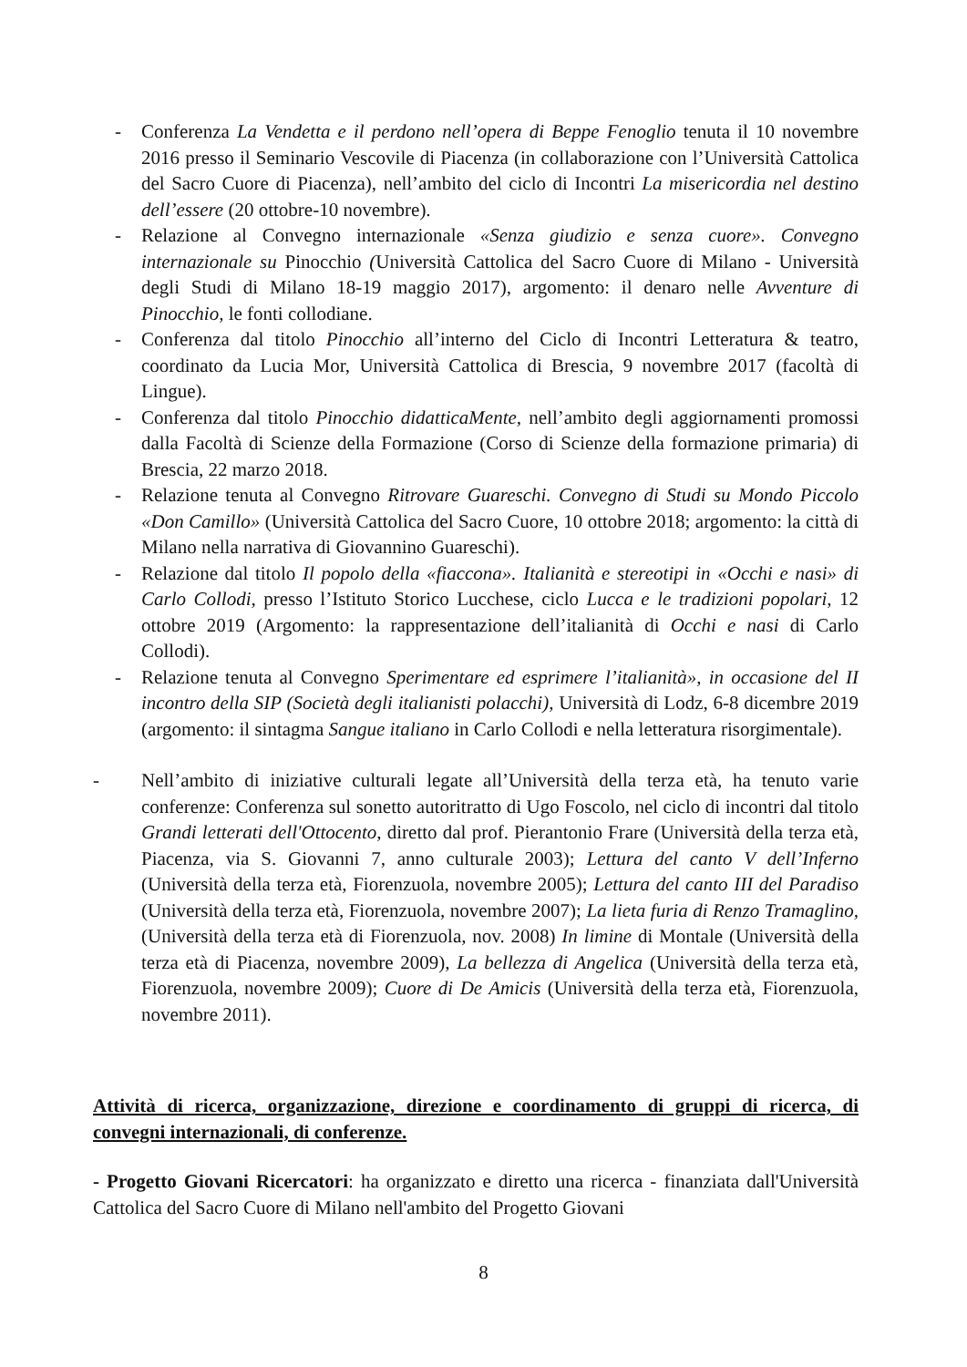- Conferenza La Vendetta e il perdono nell’opera di Beppe Fenoglio tenuta il 10 novembre 2016 presso il Seminario Vescovile di Piacenza (in collaborazione con l’Università Cattolica del Sacro Cuore di Piacenza), nell’ambito del ciclo di Incontri La misericordia nel destino dell’essere (20 ottobre-10 novembre).
- Relazione al Convegno internazionale «Senza giudizio e senza cuore». Convegno internazionale su Pinocchio (Università Cattolica del Sacro Cuore di Milano - Università degli Studi di Milano 18-19 maggio 2017), argomento: il denaro nelle Avventure di Pinocchio, le fonti collodiane.
- Conferenza dal titolo Pinocchio all’interno del Ciclo di Incontri Letteratura & teatro, coordinato da Lucia Mor, Università Cattolica di Brescia, 9 novembre 2017 (facoltà di Lingue).
- Conferenza dal titolo Pinocchio didatticaMente, nell’ambito degli aggiornamenti promossi dalla Facoltà di Scienze della Formazione (Corso di Scienze della formazione primaria) di Brescia, 22 marzo 2018.
- Relazione tenuta al Convegno Ritrovare Guareschi. Convegno di Studi su Mondo Piccolo «Don Camillo» (Università Cattolica del Sacro Cuore, 10 ottobre 2018; argomento: la città di Milano nella narrativa di Giovannino Guareschi).
- Relazione dal titolo Il popolo della «fiaccona». Italianità e stereotipi in «Occhi e nasi» di Carlo Collodi, presso l’Istituto Storico Lucchese, ciclo Lucca e le tradizioni popolari, 12 ottobre 2019 (Argomento: la rappresentazione dell’italianità di Occhi e nasi di Carlo Collodi).
- Relazione tenuta al Convegno Sperimentare ed esprimere l’italianità», in occasione del II incontro della SIP (Società degli italianisti polacchi), Università di Lodz, 6-8 dicembre 2019 (argomento: il sintagma Sangue italiano in Carlo Collodi e nella letteratura risorgimentale).
- Nell’ambito di iniziative culturali legate all’Università della terza età, ha tenuto varie conferenze: Conferenza sul sonetto autoritratto di Ugo Foscolo, nel ciclo di incontri dal titolo Grandi letterati dell'Ottocento, diretto dal prof. Pierantonio Frare (Università della terza età, Piacenza, via S. Giovanni 7, anno culturale 2003); Lettura del canto V dell’Inferno (Università della terza età, Fiorenzuola, novembre 2005); Lettura del canto III del Paradiso (Università della terza età, Fiorenzuola, novembre 2007); La lieta furia di Renzo Tramaglino, (Università della terza età di Fiorenzuola, nov. 2008) In limine di Montale (Università della terza età di Piacenza, novembre 2009), La bellezza di Angelica (Università della terza età, Fiorenzuola, novembre 2009); Cuore di De Amicis (Università della terza età, Fiorenzuola, novembre 2011).
Attività di ricerca, organizzazione, direzione e coordinamento di gruppi di ricerca, di convegni internazionali, di conferenze.
- Progetto Giovani Ricercatori: ha organizzato e diretto una ricerca - finanziata dall'Università Cattolica del Sacro Cuore di Milano nell'ambito del Progetto Giovani
8